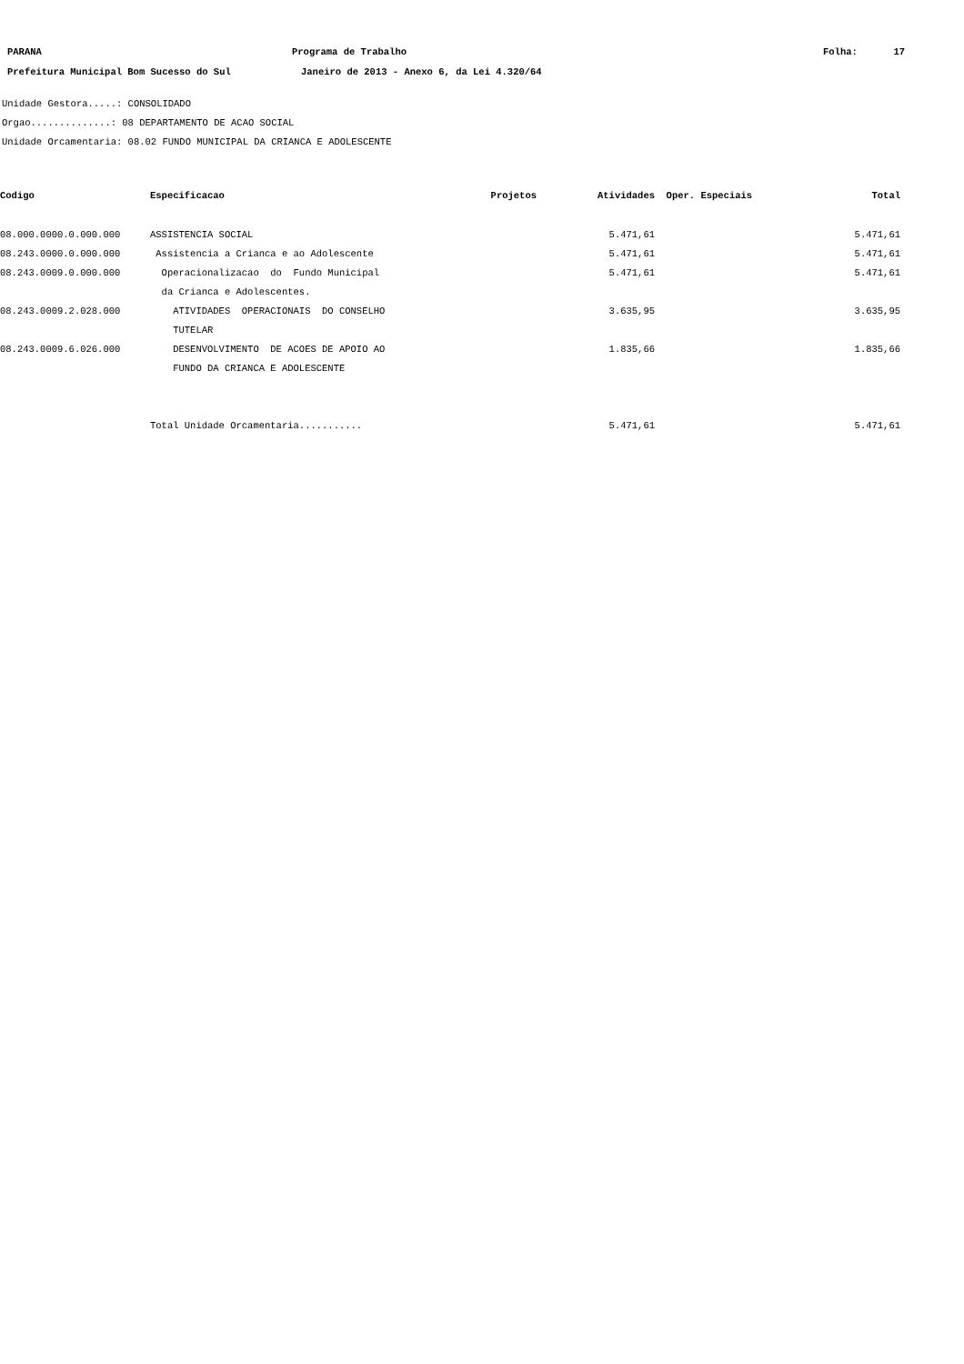PARANA Programa de Trabalho Folha: 17
Prefeitura Municipal Bom Sucesso do Sul Janeiro de 2013 - Anexo 6, da Lei 4.320/64
Unidade Gestora.....: CONSOLIDADO
Orgao..............: 08 DEPARTAMENTO DE ACAO SOCIAL
Unidade Orcamentaria: 08.02 FUNDO MUNICIPAL DA CRIANCA E ADOLESCENTE
| Codigo | Especificacao | Projetos | Atividades | Oper. Especiais | Total |
| --- | --- | --- | --- | --- | --- |
| 08.000.0000.0.000.000 | ASSISTENCIA SOCIAL | | 5.471,61 | | 5.471,61 |
| 08.243.0000.0.000.000 | Assistencia a Crianca e ao Adolescente | | 5.471,61 | | 5.471,61 |
| 08.243.0009.0.000.000 | Operacionalizacao do Fundo Municipal da Crianca e Adolescentes. | | 5.471,61 | | 5.471,61 |
| 08.243.0009.2.028.000 | ATIVIDADES OPERACIONAIS DO CONSELHO TUTELAR | | 3.635,95 | | 3.635,95 |
| 08.243.0009.6.026.000 | DESENVOLVIMENTO DE ACOES DE APOIO AO FUNDO DA CRIANCA E ADOLESCENTE | | 1.835,66 | | 1.835,66 |
| | Total Unidade Orcamentaria........... | | 5.471,61 | | 5.471,61 |